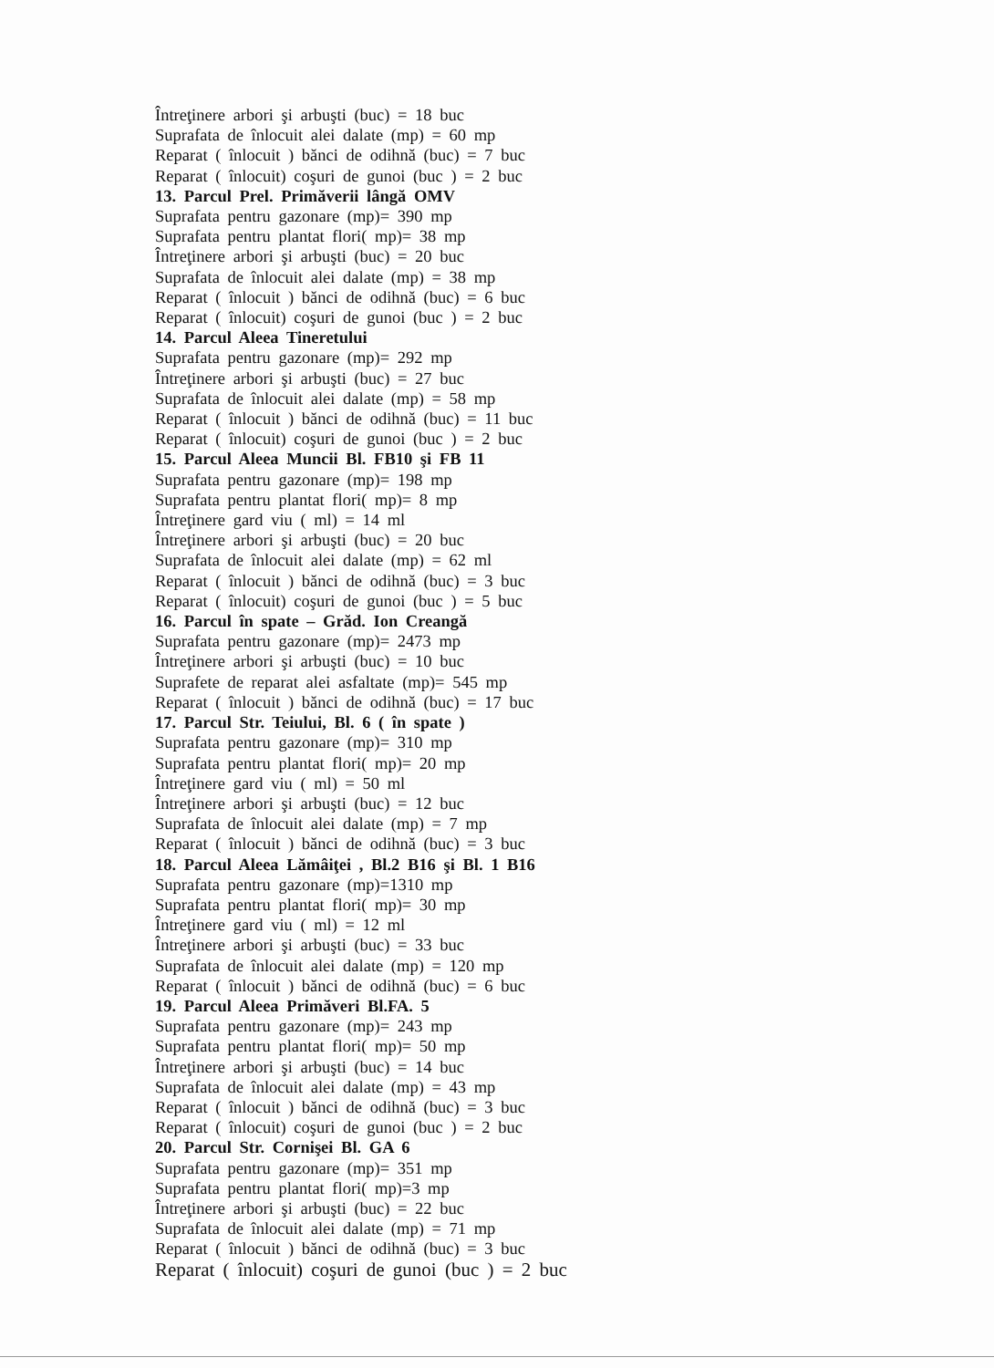Întreţinere arbori şi arbuşti (buc) = 18 buc
Suprafata de înlocuit alei dalate (mp) = 60 mp
Reparat ( înlocuit ) bănci de odihnă (buc) = 7 buc
Reparat ( înlocuit) coşuri de gunoi (buc ) = 2 buc
13. Parcul Prel. Primăverii lângă OMV
Suprafata pentru gazonare (mp)= 390 mp
Suprafata pentru plantat flori( mp)= 38 mp
Întreţinere arbori şi arbuşti (buc) = 20 buc
Suprafata de înlocuit alei dalate (mp) = 38 mp
Reparat ( înlocuit ) bănci de odihnă (buc) = 6 buc
Reparat ( înlocuit) coşuri de gunoi (buc ) = 2 buc
14. Parcul Aleea Tineretului
Suprafata pentru gazonare (mp)= 292 mp
Întreţinere arbori şi arbuşti (buc) = 27 buc
Suprafata de înlocuit alei dalate (mp) = 58 mp
Reparat ( înlocuit ) bănci de odihnă (buc) = 11 buc
Reparat ( înlocuit) coşuri de gunoi (buc ) = 2 buc
15. Parcul Aleea Muncii Bl. FB10 şi FB 11
Suprafata pentru gazonare (mp)= 198 mp
Suprafata pentru plantat flori( mp)= 8 mp
Întreţinere gard viu ( ml) = 14 ml
Întreţinere arbori şi arbuşti (buc) = 20 buc
Suprafata de înlocuit alei dalate (mp) = 62 ml
Reparat ( înlocuit ) bănci de odihnă (buc) = 3 buc
Reparat ( înlocuit) coşuri de gunoi (buc ) = 5 buc
16. Parcul în spate – Grăd. Ion Creangă
Suprafata pentru gazonare (mp)= 2473 mp
Întreţinere arbori şi arbuşti (buc) = 10 buc
Suprafete de reparat alei asfaltate (mp)= 545 mp
Reparat ( înlocuit ) bănci de odihnă (buc) = 17 buc
17. Parcul Str. Teiului, Bl. 6 ( în spate )
Suprafata pentru gazonare (mp)= 310 mp
Suprafata pentru plantat flori( mp)= 20 mp
Întreţinere gard viu ( ml) = 50 ml
Întreţinere arbori şi arbuşti (buc) = 12 buc
Suprafata de înlocuit alei dalate (mp) = 7 mp
Reparat ( înlocuit ) bănci de odihnă (buc) = 3 buc
18. Parcul Aleea Lămâiţei , Bl.2 B16 şi Bl. 1 B16
Suprafata pentru gazonare (mp)=1310 mp
Suprafata pentru plantat flori( mp)= 30 mp
Întreţinere gard viu ( ml) = 12 ml
Întreţinere arbori şi arbuşti (buc) = 33 buc
Suprafata de înlocuit alei dalate (mp) = 120 mp
Reparat ( înlocuit ) bănci de odihnă (buc) = 6 buc
19. Parcul Aleea Primăveri Bl.FA. 5
Suprafata pentru gazonare (mp)= 243 mp
Suprafata pentru plantat flori( mp)= 50 mp
Întreţinere arbori şi arbuşti (buc) = 14 buc
Suprafata de înlocuit alei dalate (mp) = 43 mp
Reparat ( înlocuit ) bănci de odihnă (buc) = 3 buc
Reparat ( înlocuit) coşuri de gunoi (buc ) = 2 buc
20. Parcul Str. Cornişei Bl. GA 6
Suprafata pentru gazonare (mp)= 351 mp
Suprafata pentru plantat flori( mp)=3 mp
Întreţinere arbori şi arbuşti (buc) = 22 buc
Suprafata de înlocuit alei dalate (mp) = 71 mp
Reparat ( înlocuit ) bănci de odihnă (buc) = 3 buc
Reparat ( înlocuit) coşuri de gunoi (buc ) = 2 buc